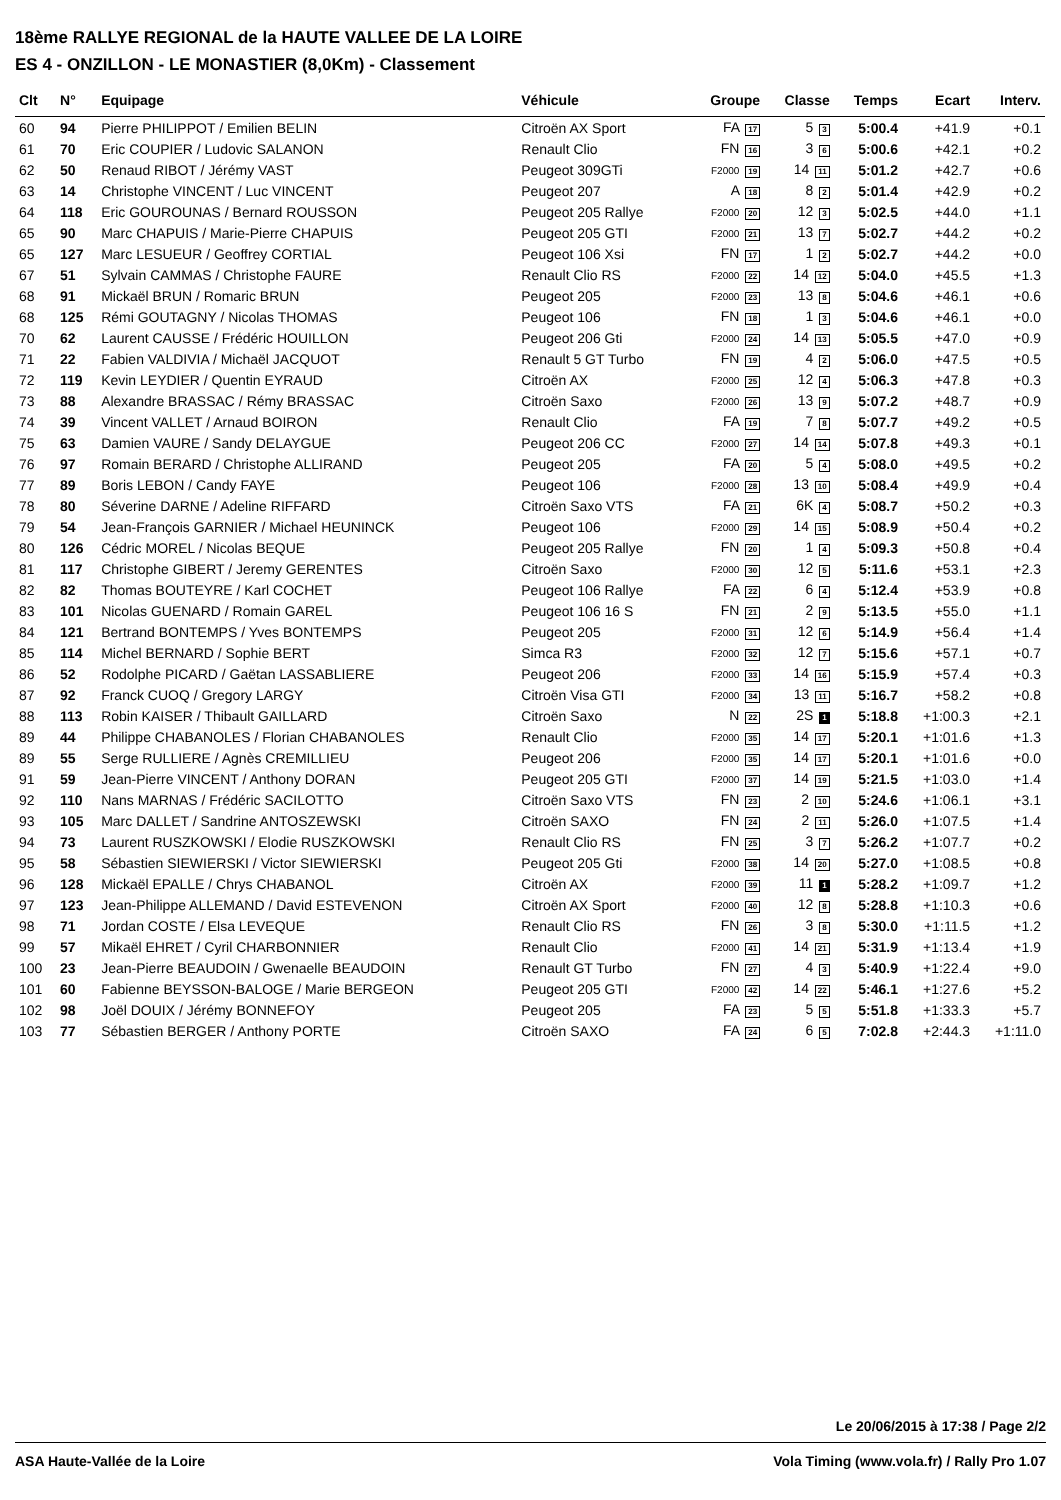18ème RALLYE REGIONAL de la HAUTE VALLEE DE LA LOIRE
ES 4 - ONZILLON - LE MONASTIER (8,0Km) - Classement
| Clt | N° | Equipage | Véhicule | Groupe | Classe | Temps | Ecart | Interv. |
| --- | --- | --- | --- | --- | --- | --- | --- | --- |
| 60 | 94 | Pierre PHILIPPOT / Emilien BELIN | Citroën AX Sport | FA 17 | 5 3 | 5:00.4 | +41.9 | +0.1 |
| 61 | 70 | Eric COUPIER / Ludovic SALANON | Renault Clio | FN 16 | 3 6 | 5:00.6 | +42.1 | +0.2 |
| 62 | 50 | Renaud RIBOT / Jérémy VAST | Peugeot 309GTi | F2000 19 | 14 11 | 5:01.2 | +42.7 | +0.6 |
| 63 | 14 | Christophe VINCENT / Luc VINCENT | Peugeot 207 | A 18 | 8 2 | 5:01.4 | +42.9 | +0.2 |
| 64 | 118 | Eric GOUROUNAS / Bernard ROUSSON | Peugeot 205 Rallye | F2000 20 | 12 3 | 5:02.5 | +44.0 | +1.1 |
| 65 | 90 | Marc CHAPUIS / Marie-Pierre CHAPUIS | Peugeot 205 GTI | F2000 21 | 13 7 | 5:02.7 | +44.2 | +0.2 |
| 65 | 127 | Marc LESUEUR / Geoffrey CORTIAL | Peugeot 106 Xsi | FN 17 | 1 2 | 5:02.7 | +44.2 | +0.0 |
| 67 | 51 | Sylvain CAMMAS / Christophe FAURE | Renault Clio RS | F2000 22 | 14 12 | 5:04.0 | +45.5 | +1.3 |
| 68 | 91 | Mickaël BRUN / Romaric BRUN | Peugeot 205 | F2000 23 | 13 8 | 5:04.6 | +46.1 | +0.6 |
| 68 | 125 | Rémi GOUTAGNY / Nicolas THOMAS | Peugeot 106 | FN 18 | 1 3 | 5:04.6 | +46.1 | +0.0 |
| 70 | 62 | Laurent CAUSSE / Frédéric HOUILLON | Peugeot 206 Gti | F2000 24 | 14 13 | 5:05.5 | +47.0 | +0.9 |
| 71 | 22 | Fabien VALDIVIA / Michaël JACQUOT | Renault 5 GT Turbo | FN 19 | 4 2 | 5:06.0 | +47.5 | +0.5 |
| 72 | 119 | Kevin LEYDIER / Quentin EYRAUD | Citroën AX | F2000 25 | 12 4 | 5:06.3 | +47.8 | +0.3 |
| 73 | 88 | Alexandre BRASSAC / Rémy BRASSAC | Citroën Saxo | F2000 26 | 13 9 | 5:07.2 | +48.7 | +0.9 |
| 74 | 39 | Vincent VALLET / Arnaud BOIRON | Renault Clio | FA 19 | 7 8 | 5:07.7 | +49.2 | +0.5 |
| 75 | 63 | Damien VAURE / Sandy DELAYGUE | Peugeot 206 CC | F2000 27 | 14 14 | 5:07.8 | +49.3 | +0.1 |
| 76 | 97 | Romain BERARD / Christophe ALLIRAND | Peugeot 205 | FA 20 | 5 4 | 5:08.0 | +49.5 | +0.2 |
| 77 | 89 | Boris LEBON / Candy FAYE | Peugeot 106 | F2000 28 | 13 10 | 5:08.4 | +49.9 | +0.4 |
| 78 | 80 | Séverine DARNE / Adeline RIFFARD | Citroën Saxo VTS | FA 21 | 6K 4 | 5:08.7 | +50.2 | +0.3 |
| 79 | 54 | Jean-François GARNIER / Michael HEUNINCK | Peugeot 106 | F2000 29 | 14 15 | 5:08.9 | +50.4 | +0.2 |
| 80 | 126 | Cédric MOREL / Nicolas BEQUE | Peugeot 205 Rallye | FN 20 | 1 4 | 5:09.3 | +50.8 | +0.4 |
| 81 | 117 | Christophe GIBERT / Jeremy GERENTES | Citroën Saxo | F2000 30 | 12 5 | 5:11.6 | +53.1 | +2.3 |
| 82 | 82 | Thomas BOUTEYRE / Karl COCHET | Peugeot 106 Rallye | FA 22 | 6 4 | 5:12.4 | +53.9 | +0.8 |
| 83 | 101 | Nicolas GUENARD / Romain GAREL | Peugeot 106 16 S | FN 21 | 2 9 | 5:13.5 | +55.0 | +1.1 |
| 84 | 121 | Bertrand BONTEMPS / Yves BONTEMPS | Peugeot 205 | F2000 31 | 12 6 | 5:14.9 | +56.4 | +1.4 |
| 85 | 114 | Michel BERNARD / Sophie BERT | Simca R3 | F2000 32 | 12 7 | 5:15.6 | +57.1 | +0.7 |
| 86 | 52 | Rodolphe PICARD / Gaëtan LASSABLIERE | Peugeot 206 | F2000 33 | 14 16 | 5:15.9 | +57.4 | +0.3 |
| 87 | 92 | Franck CUOQ / Gregory LARGY | Citroën Visa GTI | F2000 34 | 13 11 | 5:16.7 | +58.2 | +0.8 |
| 88 | 113 | Robin KAISER / Thibault GAILLARD | Citroën Saxo | N 22 | 2S 1 | 5:18.8 | +1:00.3 | +2.1 |
| 89 | 44 | Philippe CHABANOLES / Florian CHABANOLES | Renault Clio | F2000 35 | 14 17 | 5:20.1 | +1:01.6 | +1.3 |
| 89 | 55 | Serge RULLIERE / Agnès CREMILLIEU | Peugeot 206 | F2000 35 | 14 17 | 5:20.1 | +1:01.6 | +0.0 |
| 91 | 59 | Jean-Pierre VINCENT / Anthony DORAN | Peugeot 205 GTI | F2000 37 | 14 19 | 5:21.5 | +1:03.0 | +1.4 |
| 92 | 110 | Nans MARNAS / Frédéric SACILOTTO | Citroën Saxo VTS | FN 23 | 2 10 | 5:24.6 | +1:06.1 | +3.1 |
| 93 | 105 | Marc DALLET / Sandrine ANTOSZEWSKI | Citroën SAXO | FN 24 | 2 11 | 5:26.0 | +1:07.5 | +1.4 |
| 94 | 73 | Laurent RUSZKOWSKI / Elodie RUSZKOWSKI | Renault Clio RS | FN 25 | 3 7 | 5:26.2 | +1:07.7 | +0.2 |
| 95 | 58 | Sébastien SIEWIERSKI / Victor SIEWIERSKI | Peugeot 205 Gti | F2000 38 | 14 20 | 5:27.0 | +1:08.5 | +0.8 |
| 96 | 128 | Mickaël EPALLE / Chrys CHABANOL | Citroën AX | F2000 39 | 11 1 | 5:28.2 | +1:09.7 | +1.2 |
| 97 | 123 | Jean-Philippe ALLEMAND / David ESTEVENON | Citroën AX Sport | F2000 40 | 12 8 | 5:28.8 | +1:10.3 | +0.6 |
| 98 | 71 | Jordan COSTE / Elsa LEVEQUE | Renault Clio RS | FN 26 | 3 8 | 5:30.0 | +1:11.5 | +1.2 |
| 99 | 57 | Mikaël EHRET / Cyril CHARBONNIER | Renault Clio | F2000 41 | 14 21 | 5:31.9 | +1:13.4 | +1.9 |
| 100 | 23 | Jean-Pierre BEAUDOIN / Gwenaelle BEAUDOIN | Renault GT Turbo | FN 27 | 4 3 | 5:40.9 | +1:22.4 | +9.0 |
| 101 | 60 | Fabienne BEYSSON-BALOGE / Marie BERGEON | Peugeot 205 GTI | F2000 42 | 14 22 | 5:46.1 | +1:27.6 | +5.2 |
| 102 | 98 | Joël DOUIX / Jérémy BONNEFOY | Peugeot 205 | FA 23 | 5 5 | 5:51.8 | +1:33.3 | +5.7 |
| 103 | 77 | Sébastien BERGER / Anthony PORTE | Citroën SAXO | FA 24 | 6 5 | 7:02.8 | +2:44.3 | +1:11.0 |
Le 20/06/2015 à 17:38 / Page 2/2
ASA Haute-Vallée de la Loire Vola Timing (www.vola.fr) / Rally Pro 1.07